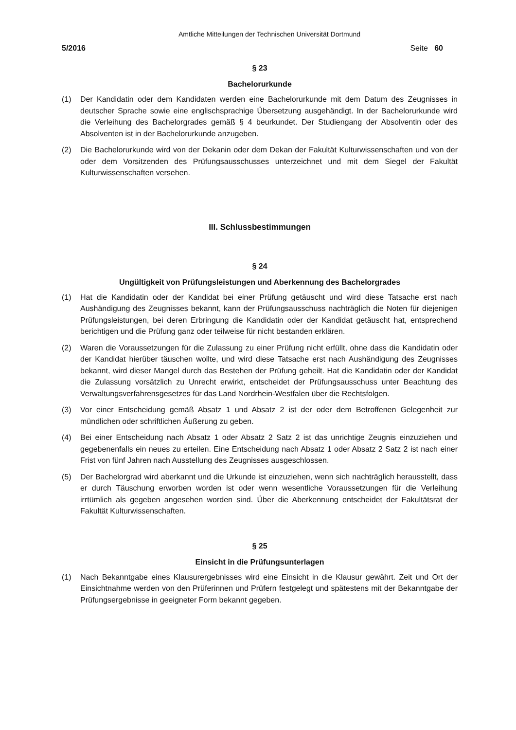Amtliche Mitteilungen der Technischen Universität Dortmund
5/2016 Seite 60
§ 23
Bachelorurkunde
(1) Der Kandidatin oder dem Kandidaten werden eine Bachelorurkunde mit dem Datum des Zeugnisses in deutscher Sprache sowie eine englischsprachige Übersetzung ausgehändigt. In der Bachelorurkunde wird die Verleihung des Bachelorgrades gemäß § 4 beurkundet. Der Studiengang der Absolventin oder des Absolventen ist in der Bachelorurkunde anzugeben.
(2) Die Bachelorurkunde wird von der Dekanin oder dem Dekan der Fakultät Kulturwissenschaften und von der oder dem Vorsitzenden des Prüfungsausschusses unterzeichnet und mit dem Siegel der Fakultät Kulturwissenschaften versehen.
III. Schlussbestimmungen
§ 24
Ungültigkeit von Prüfungsleistungen und Aberkennung des Bachelorgrades
(1) Hat die Kandidatin oder der Kandidat bei einer Prüfung getäuscht und wird diese Tatsache erst nach Aushändigung des Zeugnisses bekannt, kann der Prüfungsausschuss nachträglich die Noten für diejenigen Prüfungsleistungen, bei deren Erbringung die Kandidatin oder der Kandidat getäuscht hat, entsprechend berichtigen und die Prüfung ganz oder teilweise für nicht bestanden erklären.
(2) Waren die Voraussetzungen für die Zulassung zu einer Prüfung nicht erfüllt, ohne dass die Kandidatin oder der Kandidat hierüber täuschen wollte, und wird diese Tatsache erst nach Aushändigung des Zeugnisses bekannt, wird dieser Mangel durch das Bestehen der Prüfung geheilt. Hat die Kandidatin oder der Kandidat die Zulassung vorsätzlich zu Unrecht erwirkt, entscheidet der Prüfungsausschuss unter Beachtung des Verwaltungsverfahrensgesetzes für das Land Nordrhein-Westfalen über die Rechtsfolgen.
(3) Vor einer Entscheidung gemäß Absatz 1 und Absatz 2 ist der oder dem Betroffenen Gelegenheit zur mündlichen oder schriftlichen Äußerung zu geben.
(4) Bei einer Entscheidung nach Absatz 1 oder Absatz 2 Satz 2 ist das unrichtige Zeugnis einzuziehen und gegebenenfalls ein neues zu erteilen. Eine Entscheidung nach Absatz 1 oder Absatz 2 Satz 2 ist nach einer Frist von fünf Jahren nach Ausstellung des Zeugnisses ausgeschlossen.
(5) Der Bachelorgrad wird aberkannt und die Urkunde ist einzuziehen, wenn sich nachträglich herausstellt, dass er durch Täuschung erworben worden ist oder wenn wesentliche Voraussetzungen für die Verleihung irrtümlich als gegeben angesehen worden sind. Über die Aberkennung entscheidet der Fakultätsrat der Fakultät Kulturwissenschaften.
§ 25
Einsicht in die Prüfungsunterlagen
(1) Nach Bekanntgabe eines Klausurergebnisses wird eine Einsicht in die Klausur gewährt. Zeit und Ort der Einsichtnahme werden von den Prüferinnen und Prüfern festgelegt und spätestens mit der Bekanntgabe der Prüfungsergebnisse in geeigneter Form bekannt gegeben.